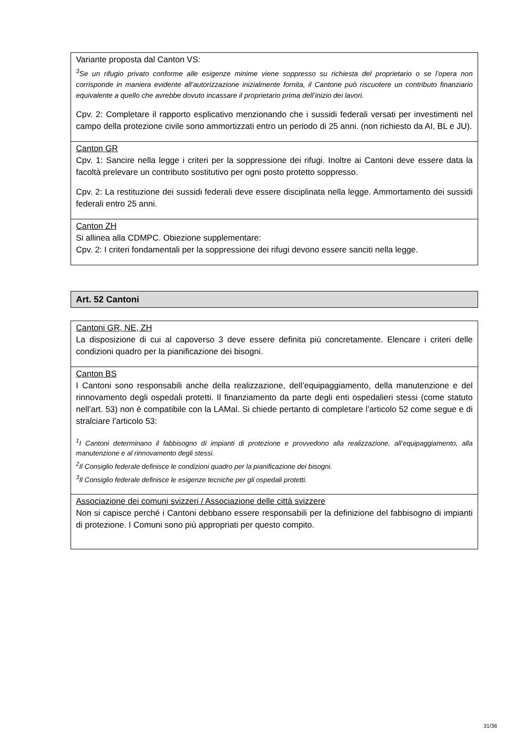| Variante proposta dal Canton VS: <sup>3</sup> Se un rifugio privato conforme alle esigenze minime viene soppresso su richiesta del proprietario o se l’opera non corrisponde in maniera evidente all’autorizzazione inizialmente fornita, il Cantone può riscuotere un contributo finanziario equivalente a quello che avrebbe dovuto incassare il proprietario prima dell’inizio dei lavori. Cpv. 2: Completare il rapporto esplicativo menzionando che i sussidi federali versati per investimenti nel campo della protezione civile sono ammortizzati entro un periodo di 25 anni. (non richiesto da AI, BL e JU). |
| Canton GR Cpv. 1: Sancire nella legge i criteri per la soppressione dei rifugi. Inoltre ai Cantoni deve essere data la facoltà prelevare un contributo sostitutivo per ogni posto protetto soppresso. Cpv. 2: La restituzione dei sussidi federali deve essere disciplinata nella legge. Ammortamento dei sussidi federali entro 25 anni. |
| Canton ZH Si allinea alla CDMPC. Obiezione supplementare: Cpv. 2: I criteri fondamentali per la soppressione dei rifugi devono essere sanciti nella legge. |
| Art. 52 Cantoni |
| Cantoni GR, NE, ZH La disposizione di cui al capoverso 3 deve essere definita più concretamente. Elencare i criteri delle condizioni quadro per la pianificazione dei bisogni. |
| Canton BS I Cantoni sono responsabili anche della realizzazione, dell’equipaggiamento, della manutenzione e del rinnovamento degli ospedali protetti. Il finanziamento da parte degli enti ospedalieri stessi (come statuto nell’art. 53) non è compatibile con la LAMal. Si chiede pertanto di completare l’articolo 52 come segue e di stralciare l’articolo 53: <sup>1</sup> I Cantoni determinano il fabbisogno di impianti di protezione e provvedono alla realizzazione, all’equipaggiamento, alla manutenzione e al rinnovamento degli stessi. <sup>2</sup> Il Consiglio federale definisce le condizioni quadro per la pianificazione dei bisogni. <sup>3</sup> Il Consiglio federale definisce le esigenze tecniche per gli ospedali protetti. |
| Associazione dei comuni svizzeri / Associazione delle città svizzere Non si capisce perché i Cantoni debbano essere responsabili per la definizione del fabbisogno di impianti di protezione. I Comuni sono più appropriati per questo compito. |
31/36